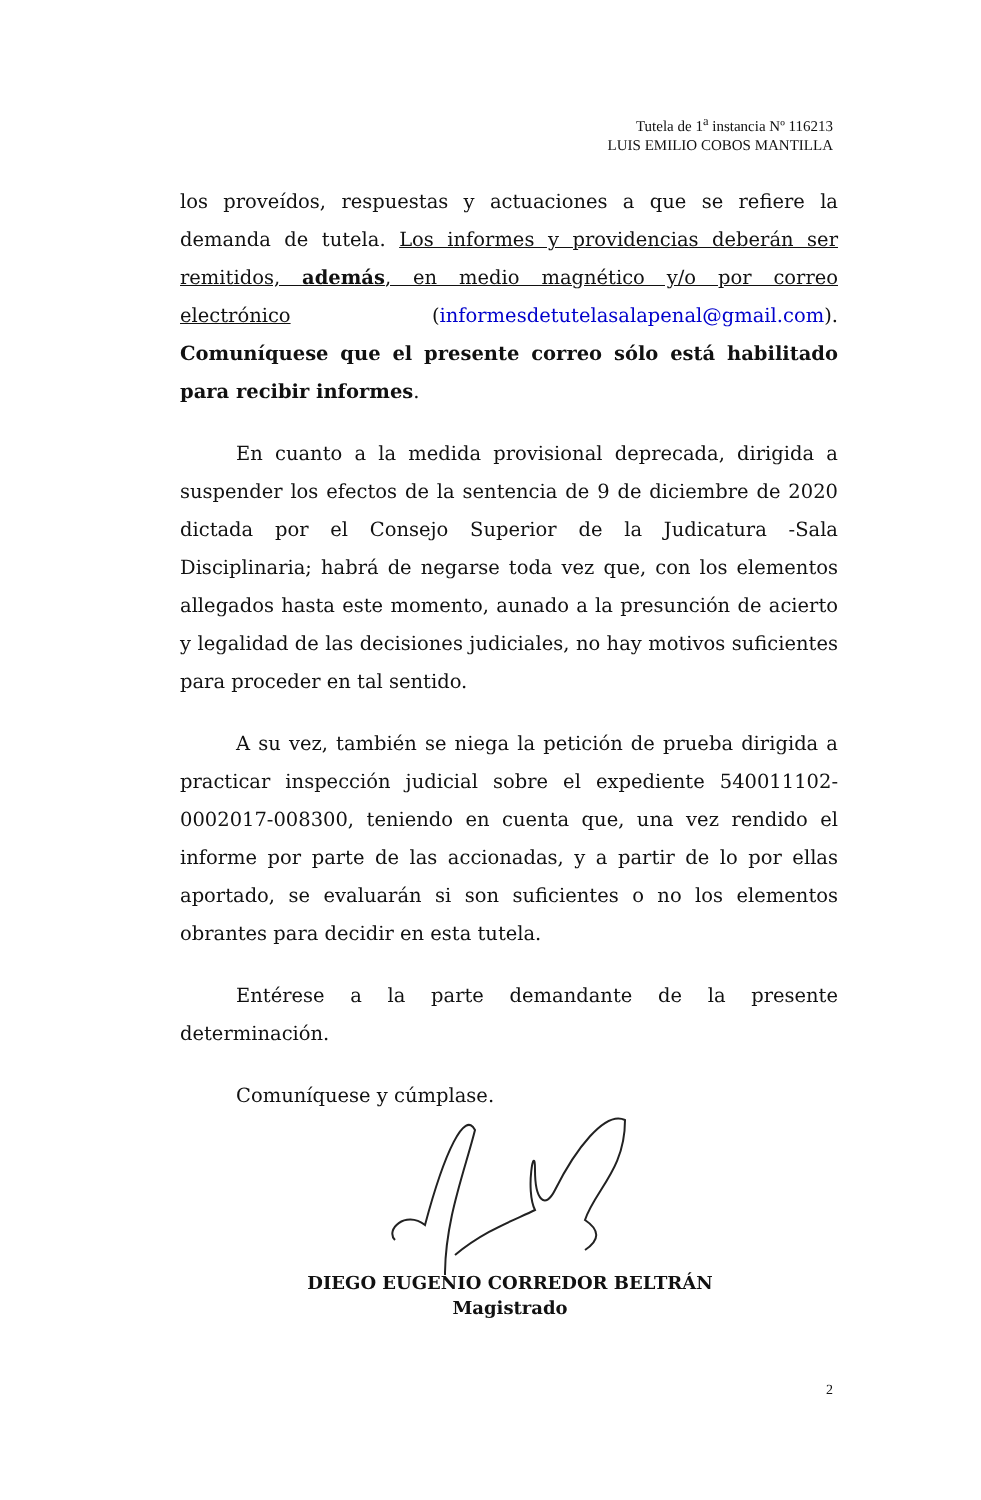Tutela de 1<sup>a</sup> instancia Nº 116213
LUIS EMILIO COBOS MANTILLA
los proveídos, respuestas y actuaciones a que se refiere la demanda de tutela. Los informes y providencias deberán ser remitidos, además, en medio magnético y/o por correo electrónico (informesdetutelasalapenal@gmail.com). Comuníquese que el presente correo sólo está habilitado para recibir informes.
En cuanto a la medida provisional deprecada, dirigida a suspender los efectos de la sentencia de 9 de diciembre de 2020 dictada por el Consejo Superior de la Judicatura -Sala Disciplinaria; habrá de negarse toda vez que, con los elementos allegados hasta este momento, aunado a la presunción de acierto y legalidad de las decisiones judiciales, no hay motivos suficientes para proceder en tal sentido.
A su vez, también se niega la petición de prueba dirigida a practicar inspección judicial sobre el expediente 540011102-0002017-008300, teniendo en cuenta que, una vez rendido el informe por parte de las accionadas, y a partir de lo por ellas aportado, se evaluarán si son suficientes o no los elementos obrantes para decidir en esta tutela.
Entérese a la parte demandante de la presente determinación.
Comuníquese y cúmplase.
DIEGO EUGENIO CORREDOR BELTRÁN
Magistrado
2